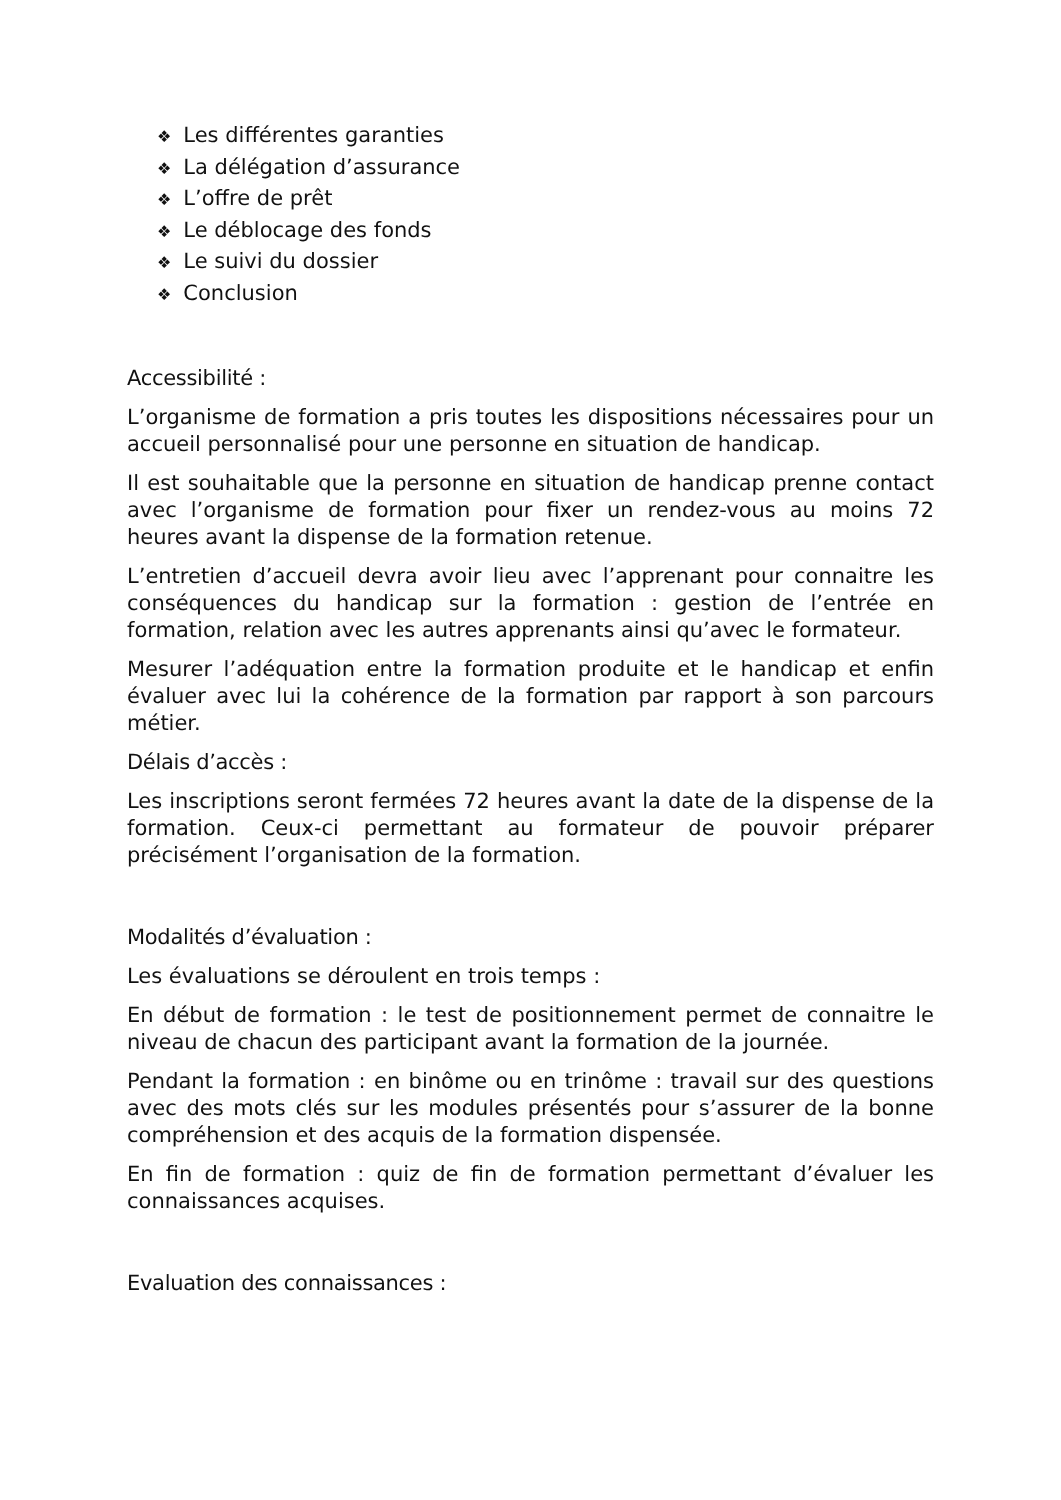❖ Les différentes garanties
❖ La délégation d’assurance
❖ L’offre de prêt
❖ Le déblocage des fonds
❖ Le suivi du dossier
❖ Conclusion
Accessibilité :
L’organisme de formation a pris toutes les dispositions nécessaires pour un accueil personnalisé pour une personne en situation de handicap.
Il est souhaitable que la personne en situation de handicap prenne contact avec l’organisme de formation pour fixer un rendez-vous au moins 72 heures avant la dispense de la formation retenue.
L’entretien d’accueil devra avoir lieu avec l’apprenant pour connaitre les conséquences du handicap sur la formation : gestion de l’entrée en formation, relation avec les autres apprenants ainsi qu’avec le formateur.
Mesurer l’adéquation entre la formation produite et le handicap et enfin évaluer avec lui la cohérence de la formation par rapport à son parcours métier.
Délais d’accès :
Les inscriptions seront fermées 72 heures avant la date de la dispense de la formation. Ceux-ci permettant au formateur de pouvoir préparer précisément l’organisation de la formation.
Modalités d’évaluation :
Les évaluations se déroulent en trois temps :
En début de formation : le test de positionnement permet de connaitre le niveau de chacun des participant avant la formation de la journée.
Pendant la formation : en binôme ou en trinôme : travail sur des questions avec des mots clés sur les modules présentés pour s’assurer de la bonne compréhension et des acquis de la formation dispensée.
En fin de formation : quiz de fin de formation permettant d’évaluer les connaissances acquises.
Evaluation des connaissances :